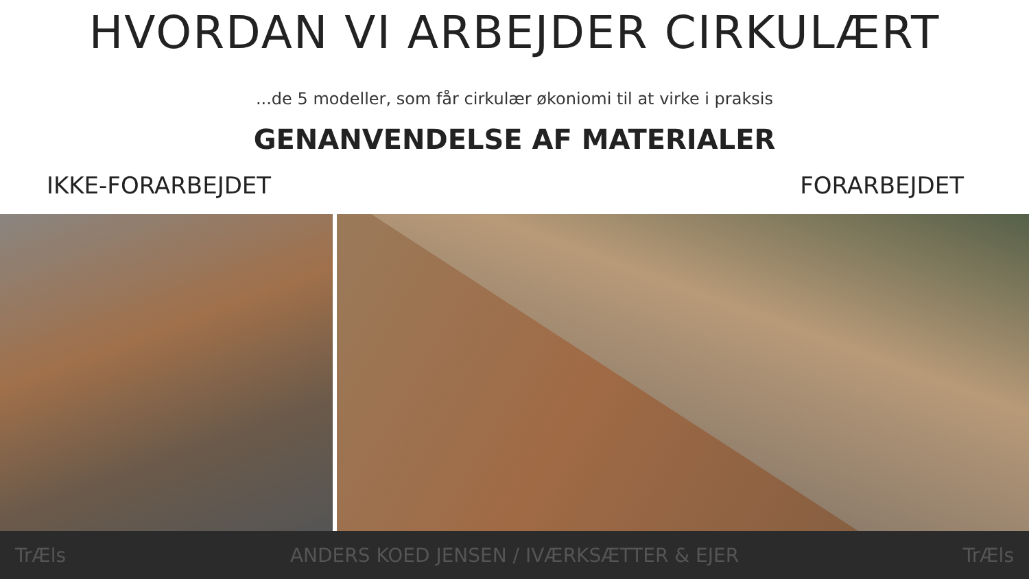HVORDAN VI ARBEJDER CIRKULÆRT
...de 5 modeller, som får cirkulær økoniomi til at virke i praksis
GENANVENDELSE AF MATERIALER
IKKE-FORARBEJDET FORARBEJDET
TrÆls ANDERS KOED JENSEN / IVÆRKSÆTTER & EJER TrÆls